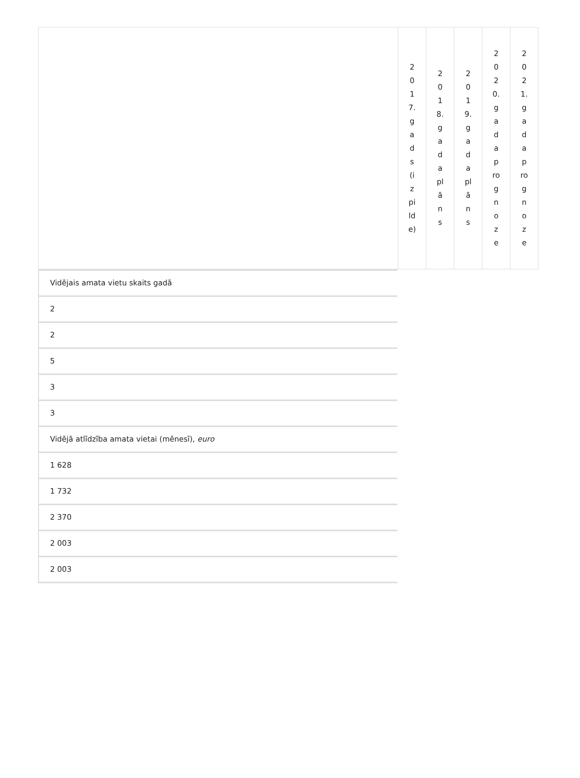| | 2017.gads(izpilde) | 2018.gada plāns | 2019.gada plāns | 2020.gada prognoze | 2021.gada prognoze |
Vidējais amata vietu skaits gadā
2
2
5
3
3
Vidējā atlīdzība amata vietai (mēnesī), euro
1 628
1 732
2 370
2 003
2 003